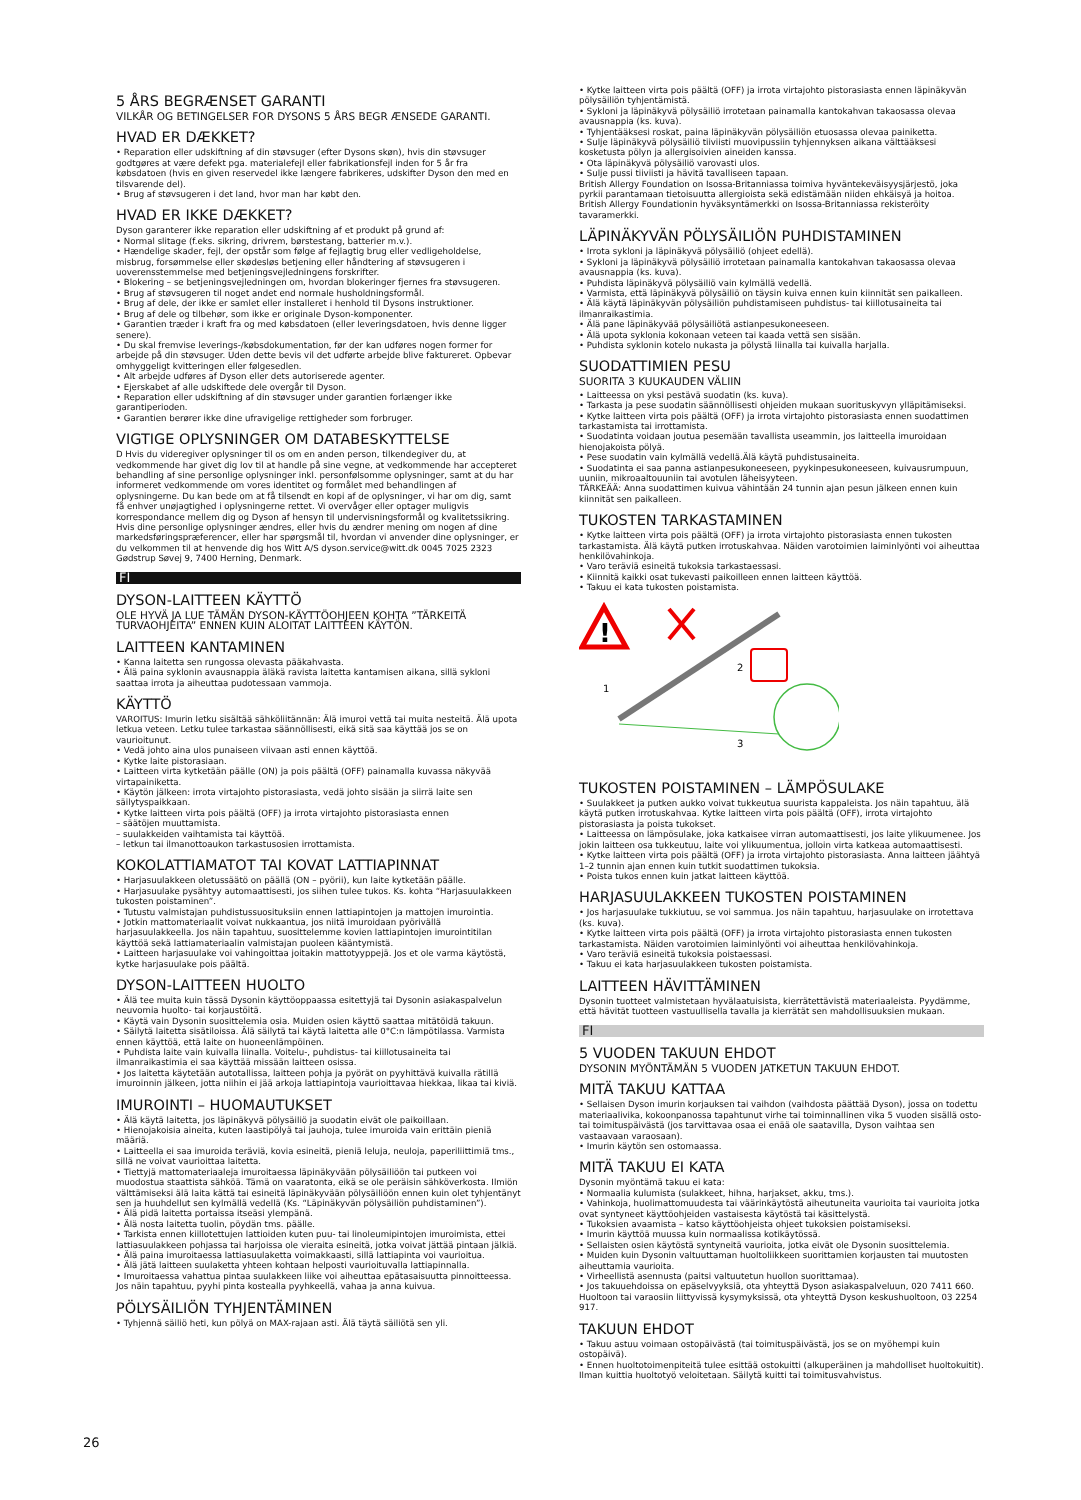5 ÅRS BEGRÆNSET GARANTI
VILKÅR OG BETINGELSER FOR DYSONS 5 ÅRS BEGR ÆNSEDE GARANTI.
HVAD ER DÆKKET?
• Reparation eller udskiftning af din støvsuger (efter Dysons skøn), hvis din støvsuger godtgøres at være defekt pga. materialefejl eller fabrikationsfejl inden for 5 år fra købsdatoen (hvis en given reservedel ikke længere fabrikeres, udskifter Dyson den med en tilsvarende del).
• Brug af støvsugeren i det land, hvor man har købt den.
HVAD ER IKKE DÆKKET?
Dyson garanterer ikke reparation eller udskiftning af et produkt på grund af:
• Normal slitage (f.eks. sikring, drivrem, børstestang, batterier m.v.).
• Hændelige skader, fejl, der opstår som følge af fejlagtig brug eller vedligeholdelse, misbrug, forsømmelse eller skødesløs betjening eller håndtering af støvsugeren i uoverensstemmelse med betjeningsvejledningens forskrifter.
• Blokering – se betjeningsvejledningen om, hvordan blokeringer fjernes fra støvsugeren.
• Brug af støvsugeren til noget andet end normale husholdningsformål.
• Brug af dele, der ikke er samlet eller installeret i henhold til Dysons instruktioner.
• Brug af dele og tilbehør, som ikke er originale Dyson-komponenter.
• Garantien træder i kraft fra og med købsdatoen (eller leveringsdatoen, hvis denne ligger senere).
• Du skal fremvise leverings-/købsdokumentation, før der kan udføres nogen former for arbejde på din støvsuger. Uden dette bevis vil det udførte arbejde blive faktureret. Opbevar omhyggeligt kvitteringen eller følgesedlen.
• Alt arbejde udføres af Dyson eller dets autoriserede agenter.
• Ejerskabet af alle udskiftede dele overgår til Dyson.
• Reparation eller udskiftning af din støvsuger under garantien forlænger ikke garantiperioden.
• Garantien berører ikke dine ufravigelige rettigheder som forbruger.
VIGTIGE OPLYSNINGER OM DATABESKYTTELSE
D Hvis du videregiver oplysninger til os om en anden person, tilkendegiver du, at vedkommende har givet dig lov til at handle på sine vegne, at vedkommende har accepteret behandling af sine personlige oplysninger inkl. personfølsomme oplysninger, samt at du har informeret vedkommende om vores identitet og formålet med behandlingen af oplysningerne. Du kan bede om at få tilsendt en kopi af de oplysninger, vi har om dig, samt få enhver unøjagtighed i oplysningerne rettet. Vi overvåger eller optager muligvis korrespondance mellem dig og Dyson af hensyn til undervisningsformål og kvalitetssikring. Hvis dine personlige oplysninger ændres, eller hvis du ændrer mening om nogen af dine markedsføringspræferencer, eller har spørgsmål til, hvordan vi anvender dine oplysninger, er du velkommen til at henvende dig hos Witt A/S dyson.service@witt.dk 0045 7025 2323 Gødstrup Søvej 9, 7400 Herning, Denmark.
FI
DYSON-LAITTEEN KÄYTTÖ
OLE HYVÄ JA LUE TÄMÄN DYSON-KÄYTTÖOHJEEN KOHTA ”TÄRKEITÄ TURVAOHJEITA” ENNEN KUIN ALOITAT LAITTEEN KÄYTÖN.
LAITTEEN KANTAMINEN
• Kanna laitetta sen rungossa olevasta pääkahvasta.
• Älä paina syklonin avausnappia äläkä ravista laitetta kantamisen aikana, sillä sykloni saattaa irrota ja aiheuttaa pudotessaan vammoja.
KÄYTTÖ
VAROITUS: Imurin letku sisältää sähköliitännän: Älä imuroi vettä tai muita nesteitä. Älä upota letkua veteen. Letku tulee tarkastaa säännöllisesti, eikä sitä saa käyttää jos se on vaurioitunut.
• Vedä johto aina ulos punaiseen viivaan asti ennen käyttöä.
• Kytke laite pistorasiaan.
• Laitteen virta kytketään päälle (ON) ja pois päältä (OFF) painamalla kuvassa näkyvää virtapainiketta.
• Käytön jälkeen: irrota virtajohto pistorasiasta, vedä johto sisään ja siirrä laite sen säilytyspaikkaan.
• Kytke laitteen virta pois päältä (OFF) ja irrota virtajohto pistorasiasta ennen
– säätöjen muuttamista.
– suulakkeiden vaihtamista tai käyttöä.
– letkun tai ilmanottoaukon tarkastusosien irrottamista.
KOKOLATTIAMATOT TAI KOVAT LATTIAPINNAT
• Harjasuulakkeen oletussäätö on päällä (ON – pyörii), kun laite kytketään päälle.
• Harjasuulake pysähtyy automaattisesti, jos siihen tulee tukos. Ks. kohta “Harjasuulakkeen tukosten poistaminen”.
• Tutustu valmistajan puhdistussuosituksiin ennen lattiapintojen ja mattojen imurointia.
• Jotkin mattomateriaalit voivat nukkaantua, jos niitä imuroidaan pyörivällä harjasuulakkeella. Jos näin tapahtuu, suosittelemme kovien lattiapintojen imurointitilan käyttöä sekä lattiamateriaalin valmistajan puoleen kääntymistä.
• Laitteen harjasuulake voi vahingoittaa joitakin mattotyyppejä. Jos et ole varma käytöstä, kytke harjasuulake pois päältä.
DYSON-LAITTEEN HUOLTO
• Älä tee muita kuin tässä Dysonin käyttöoppaassa esitettyjä tai Dysonin asiakaspalvelun neuvomia huolto- tai korjaustöitä.
• Käytä vain Dysonin suosittelemia osia. Muiden osien käyttö saattaa mitätöidä takuun.
• Säilytä laitetta sisätiloissa. Älä säilytä tai käytä laitetta alle 0°C:n lämpötilassa. Varmista ennen käyttöä, että laite on huoneenlämpöinen.
• Puhdista laite vain kuivalla liinalla. Voitelu-, puhdistus- tai kiillotusaineita tai ilmanraikastimia ei saa käyttää missään laitteen osissa.
• Jos laitetta käytetään autotallissa, laitteen pohja ja pyörät on pyyhittävä kuivalla rätillä imuroinnin jälkeen, jotta niihin ei jää arkoja lattiapintoja vaurioittavaa hiekkaa, likaa tai kiviä.
IMUROINTI – HUOMAUTUKSET
• Älä käytä laitetta, jos läpinäkyvä pölysäiliö ja suodatin eivät ole paikoillaan.
• Hienojakoisia aineita, kuten laastipölyä tai jauhoja, tulee imuroida vain erittäin pieniä määriä.
• Laitteella ei saa imuroida teräviä, kovia esineitä, pieniä leluja, neuloja, paperiliittimiä tms., sillä ne voivat vaurioittaa laitetta.
• Tiettyjä mattomateriaaleja imuroitaessa läpinäkyvään pölysäiliöön tai putkeen voi muodostua staattista sähköä. Tämä on vaaratonta, eikä se ole peräisin sähköverkosta. Ilmiön välttämiseksi älä laita kättä tai esineitä läpinäkyvään pölysäiliöön ennen kuin olet tyhjentänyt sen ja huuhdellut sen kylmällä vedellä (Ks. “Läpinäkyvän pölysäiliön puhdistaminen”).
• Älä pidä laitetta portaissa itseäsi ylempänä.
• Älä nosta laitetta tuolin, pöydän tms. päälle.
• Tarkista ennen kiillotettujen lattioiden kuten puu- tai linoleumipintojen imuroimista, ettei lattiasuulakkeen pohjassa tai harjoissa ole vieraita esineitä, jotka voivat jättää pintaan jälkiä.
• Älä paina imuroitaessa lattiasuulaketta voimakkaasti, sillä lattiapinta voi vaurioitua.
• Älä jätä laitteen suulaketta yhteen kohtaan helposti vaurioituvalla lattiapinnalla.
• Imuroitaessa vahattua pintaa suulakkeen liike voi aiheuttaa epätasaisuutta pinnoitteessa. Jos näin tapahtuu, pyyhi pinta kostealla pyyhkeellä, vahaa ja anna kuivua.
PÖLYSÄILIÖN TYHJENTÄMINEN
• Tyhjennä säiliö heti, kun pölyä on MAX-rajaan asti. Älä täytä säiliötä sen yli.
• Kytke laitteen virta pois päältä (OFF) ja irrota virtajohto pistorasiasta ennen läpinäkyvän pölysäiliön tyhjentämistä.
• Sykloni ja läpinäkyvä pölysäiliö irrotetaan painamalla kantokahvan takaosassa olevaa avausnappia (ks. kuva).
• Tyhjentääksesi roskat, paina läpinäkyvän pölysäiliön etuosassa olevaa painiketta.
• Sulje läpinäkyvä pölysäiliö tiiviisti muovipussiin tyhjennyksen aikana välttääksesi kosketusta pölyn ja allergisoivien aineiden kanssa.
• Ota läpinäkyvä pölysäiliö varovasti ulos.
• Sulje pussi tiiviisti ja hävitä tavalliseen tapaan.
British Allergy Foundation on Isossa-Britanniassa toimiva hyväntekeväisyysjärjestö, joka pyrkii parantamaan tietoisuutta allergioista sekä edistämään niiden ehkäisyä ja hoitoa. British Allergy Foundationin hyväksyntämerkki on Isossa-Britanniassa rekisteröity tavaramerkki.
LÄPINÄKYVÄN PÖLYSÄILIÖN PUHDISTAMINEN
• Irrota sykloni ja läpinäkyvä pölysäiliö (ohjeet edellä).
• Sykloni ja läpinäkyvä pölysäiliö irrotetaan painamalla kantokahvan takaosassa olevaa avausnappia (ks. kuva).
• Puhdista läpinäkyvä pölysäiliö vain kylmällä vedellä.
• Varmista, että läpinäkyvä pölysäiliö on täysin kuiva ennen kuin kiinnität sen paikalleen.
• Älä käytä läpinäkyvän pölysäiliön puhdistamiseen puhdistus- tai kiillotusaineita tai ilmanraikastimia.
• Älä pane läpinäkyvää pölysäiliötä astianpesukoneeseen.
• Älä upota syklonia kokonaan veteen tai kaada vettä sen sisään.
• Puhdista syklonin kotelo nukasta ja pölystä liinalla tai kuivalla harjalla.
SUODATTIMIEN PESU
SUORITA 3 KUUKAUDEN VÄLIIN
• Laitteessa on yksi pestävä suodatin (ks. kuva).
• Tarkasta ja pese suodatin säännöllisesti ohjeiden mukaan suorituskyvyn ylläpitämiseksi.
• Kytke laitteen virta pois päältä (OFF) ja irrota virtajohto pistorasiasta ennen suodattimen tarkastamista tai irrottamista.
• Suodatinta voidaan joutua pesemään tavallista useammin, jos laitteella imuroidaan hienojakoista pölyä.
• Pese suodatin vain kylmällä vedellä.Älä käytä puhdistusaineita.
• Suodatinta ei saa panna astianpesukoneeseen, pyykinpesukoneeseen, kuivausrumpuun, uuniin, mikroaaltouuniin tai avotulen läheisyyteen.
TÄRKEÄÄ: Anna suodattimen kuivua vähintään 24 tunnin ajan pesun jälkeen ennen kuin kiinnität sen paikalleen.
TUKOSTEN TARKASTAMINEN
• Kytke laitteen virta pois päältä (OFF) ja irrota virtajohto pistorasiasta ennen tukosten tarkastamista. Älä käytä putken irrotuskahvaa. Näiden varotoimien laiminlyönti voi aiheuttaa henkilövahinkoja.
• Varo teräviä esineitä tukoksia tarkastaessasi.
• Kiinnitä kaikki osat tukevasti paikoilleen ennen laitteen käyttöä.
• Takuu ei kata tukosten poistamista.
!
2
1
3
TUKOSTEN POISTAMINEN – LÄMPÖSULAKE
• Suulakkeet ja putken aukko voivat tukkeutua suurista kappaleista. Jos näin tapahtuu, älä käytä putken irrotuskahvaa. Kytke laitteen virta pois päältä (OFF), irrota virtajohto pistorasiasta ja poista tukokset.
• Laitteessa on lämpösulake, joka katkaisee virran automaattisesti, jos laite ylikuumenee. Jos jokin laitteen osa tukkeutuu, laite voi ylikuumentua, jolloin virta katkeaa automaattisesti.
• Kytke laitteen virta pois päältä (OFF) ja irrota virtajohto pistorasiasta. Anna laitteen jäähtyä 1–2 tunnin ajan ennen kuin tutkit suodattimen tukoksia.
• Poista tukos ennen kuin jatkat laitteen käyttöä.
HARJASUULAKKEEN TUKOSTEN POISTAMINEN
• Jos harjasuulake tukkiutuu, se voi sammua. Jos näin tapahtuu, harjasuulake on irrotettava (ks. kuva).
• Kytke laitteen virta pois päältä (OFF) ja irrota virtajohto pistorasiasta ennen tukosten tarkastamista. Näiden varotoimien laiminlyönti voi aiheuttaa henkilövahinkoja.
• Varo teräviä esineitä tukoksia poistaessasi.
• Takuu ei kata harjasuulakkeen tukosten poistamista.
LAITTEEN HÄVITTÄMINEN
Dysonin tuotteet valmistetaan hyvälaatuisista, kierrätettävistä materiaaleista. Pyydämme, että hävität tuotteen vastuullisella tavalla ja kierrätät sen mahdollisuuksien mukaan.
FI
5 VUODEN TAKUUN EHDOT
DYSONIN MYÖNTÄMÄN 5 VUODEN JATKETUN TAKUUN EHDOT.
MITÄ TAKUU KATTAA
• Sellaisen Dyson imurin korjauksen tai vaihdon (vaihdosta päättää Dyson), jossa on todettu materiaalivika, kokoonpanossa tapahtunut virhe tai toiminnallinen vika 5 vuoden sisällä osto- tai toimituspäivästä (jos tarvittavaa osaa ei enää ole saatavilla, Dyson vaihtaa sen vastaavaan varaosaan).
• Imurin käytön sen ostomaassa.
MITÄ TAKUU EI KATA
Dysonin myöntämä takuu ei kata:
• Normaalia kulumista (sulakkeet, hihna, harjakset, akku, tms.).
• Vahinkoja, huolimattomuudesta tai väärinkäytöstä aiheutuneita vaurioita tai vaurioita jotka ovat syntyneet käyttöohjeiden vastaisesta käytöstä tai käsittelystä.
• Tukoksien avaamista – katso käyttöohjeista ohjeet tukoksien poistamiseksi.
• Imurin käyttöä muussa kuin normaalissa kotikäytössä.
• Sellaisten osien käytöstä syntyneitä vaurioita, jotka eivät ole Dysonin suosittelemia.
• Muiden kuin Dysonin valtuuttaman huoltoliikkeen suorittamien korjausten tai muutosten aiheuttamia vaurioita.
• Virheellistä asennusta (paitsi valtuutetun huollon suorittamaa).
• Jos takuuehdoissa on epäselvyyksiä, ota yhteyttä Dyson asiakaspalveluun, 020 7411 660. Huoltoon tai varaosiin liittyvissä kysymyksissä, ota yhteyttä Dyson keskushuoltoon, 03 2254 917.
TAKUUN EHDOT
• Takuu astuu voimaan ostopäivästä (tai toimituspäivästä, jos se on myöhempi kuin ostopäivä).
• Ennen huoltotoimenpiteitä tulee esittää ostokuitti (alkuperäinen ja mahdolliset huoltokuitit). Ilman kuittia huoltotyö veloitetaan. Säilytä kuitti tai toimitusvahvistus.
26